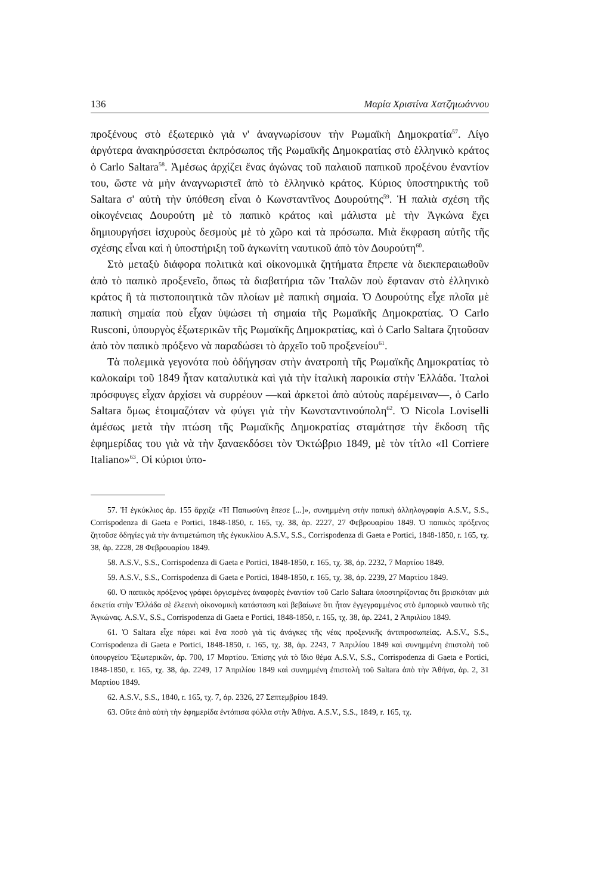136 Μαρία Χριστίνα Χατζηιωάννου
προξένους στὸ ἐξωτερικὸ γιὰ ν' ἀναγνωρίσουν τὴν Ρωμαϊκὴ Δημοκρατία<sup>57</sup>. Λίγο ἀργότερα ἀνακηρύσσεται ἐκπρόσωπος τῆς Ρωμαϊκῆς Δημοκρατίας στὸ ἑλληνικὸ κράτος ὁ Carlo Saltara<sup>58</sup>. Ἀμέσως ἀρχίζει ἕνας ἀγώνας τοῦ παλαιοῦ παπικοῦ προξένου ἐναντίον του, ὥστε νὰ μὴν ἀναγνωριστεῖ ἀπὸ τὸ ἑλληνικὸ κράτος. Κύριος ὑποστηρικτὴς τοῦ Saltara σ' αὐτὴ τὴν ὑπόθεση εἶναι ὁ Κωνσταντῖνος Δουρούτης<sup>59</sup>. Ἡ παλιὰ σχέση τῆς οἰκογένειας Δουρούτη μὲ τὸ παπικὸ κράτος καὶ μάλιστα μὲ τὴν Ἀγκώνα ἔχει δημιουργήσει ἰσχυροὺς δεσμοὺς μὲ τὸ χῶρο καὶ τὰ πρόσωπα. Μιὰ ἔκφραση αὐτῆς τῆς σχέσης εἶναι καὶ ἡ ὑποστήριξη τοῦ ἀγκωνίτη ναυτικοῦ ἀπὸ τὸν Δουρούτη<sup>60</sup>.
Στὸ μεταξὺ διάφορα πολιτικὰ καὶ οἰκονομικὰ ζητήματα ἔπρεπε νὰ διεκπεραιωθοῦν ἀπὸ τὸ παπικὸ προξενεῖο, ὅπως τὰ διαβατήρια τῶν Ἰταλῶν ποὺ ἔφταναν στὸ ἑλληνικὸ κράτος ἢ τὰ πιστοποιητικὰ τῶν πλοίων μὲ παπικὴ σημαία. Ὁ Δουρούτης εἶχε πλοῖα μὲ παπικὴ σημαία ποὺ εἶχαν ὑψώσει τὴ σημαία τῆς Ρωμαϊκῆς Δημοκρατίας. Ὁ Carlo Rusconi, ὑπουργὸς ἐξωτερικῶν τῆς Ρωμαϊκῆς Δημοκρατίας, καὶ ὁ Carlo Saltara ζητοῦσαν ἀπὸ τὸν παπικὸ πρόξενο νὰ παραδώσει τὸ ἀρχεῖο τοῦ προξενείου<sup>61</sup>.
Τὰ πολεμικὰ γεγονότα ποὺ ὁδήγησαν στὴν ἀνατροπὴ τῆς Ρωμαϊκῆς Δημοκρατίας τὸ καλοκαίρι τοῦ 1849 ἦταν καταλυτικὰ καὶ γιὰ τὴν ἰταλικὴ παροικία στὴν Ἑλλάδα. Ἰταλοὶ πρόσφυγες εἶχαν ἀρχίσει νὰ συρρέουν —καὶ ἀρκετοὶ ἀπὸ αὐτοὺς παρέμειναν—, ὁ Carlo Saltara ὅμως ἑτοιμαζόταν νὰ φύγει γιὰ τὴν Κωνσταντινούπολη<sup>62</sup>. Ὁ Nicola Loviselli ἀμέσως μετὰ τὴν πτώση τῆς Ρωμαϊκῆς Δημοκρατίας σταμάτησε τὴν ἔκδοση τῆς ἐφημερίδας του γιὰ νὰ τὴν ξαναεκδόσει τὸν Ὀκτώβριο 1849, μὲ τὸν τίτλο «Il Corriere Italiano»<sup>63</sup>. Οἱ κύριοι ὑπο-
57. Ἡ ἐγκύκλιος ἀρ. 155 ἄρχιζε «Ἡ Παπωσύνη ἔπεσε [...]», συνημμένη στὴν παπικὴ ἀλληλογραφία A.S.V., S.S., Corrispodenza di Gaeta e Portici, 1848-1850, r. 165, τχ. 38, ἀρ. 2227, 27 Φεβρουαρίου 1849. Ὁ παπικὸς πρόξενος ζητοῦσε ὁδηγίες γιὰ τὴν ἀντιμετώπιση τῆς ἐγκυκλίου A.S.V., S.S., Corrispodenza di Gaeta e Portici, 1848-1850, r. 165, τχ. 38, ἀρ. 2228, 28 Φεβρουαρίου 1849.
58. A.S.V., S.S., Corrispodenza di Gaeta e Portici, 1848-1850, r. 165, τχ. 38, ἀρ. 2232, 7 Μαρτίου 1849.
59. A.S.V., S.S., Corrispodenza di Gaeta e Portici, 1848-1850, r. 165, τχ. 38, ἀρ. 2239, 27 Μαρτίου 1849.
60. Ὁ παπικὸς πρόξενος γράφει ὀργισμένες ἀναφορὲς ἐναντίον τοῦ Carlo Saltara ὑποστηρίζοντας ὅτι βρισκόταν μιὰ δεκετία στὴν Ἑλλάδα σὲ ἐλεεινὴ οἰκονομικὴ κατάσταση καὶ βεβαίωνε ὅτι ἦταν ἐγγεγραμμένος στὸ ἐμπορικὸ ναυτικὸ τῆς Ἀγκώνας. A.S.V., S.S., Corrispodenza di Gaeta e Portici, 1848-1850, r. 165, τχ. 38, ἀρ. 2241, 2 Ἀπριλίου 1849.
61. Ὁ Saltara εἶχε πάρει καὶ ἕνα ποσὸ γιὰ τὶς ἀνάγκες τῆς νέας προξενικῆς ἀντιπροσωπείας. A.S.V., S.S., Corrispodenza di Gaeta e Portici, 1848-1850, r. 165, τχ. 38, ἀρ. 2243, 7 Ἀπριλίου 1849 καὶ συνημμένη ἐπιστολὴ τοῦ ὑπουργείου Ἐξωτερικῶν, ἀρ. 700, 17 Μαρτίου. Ἐπίσης γιὰ τὸ ἴδιο θέμα A.S.V., S.S., Corrispodenza di Gaeta e Portici, 1848-1850, r. 165, τχ. 38, ἀρ. 2249, 17 Ἀπριλίου 1849 καὶ συνημμένη ἐπιστολὴ τοῦ Saltara ἀπὸ τὴν Ἀθήνα, ἀρ. 2, 31 Μαρτίου 1849.
62. A.S.V., S.S., 1840, r. 165, τχ. 7, ἀρ. 2326, 27 Σεπτεμβρίου 1849.
63. Οὔτε ἀπὸ αὐτὴ τὴν ἐφημερίδα ἐντόπισα φύλλα στὴν Ἀθήνα. A.S.V., S.S., 1849, r. 165, τχ.